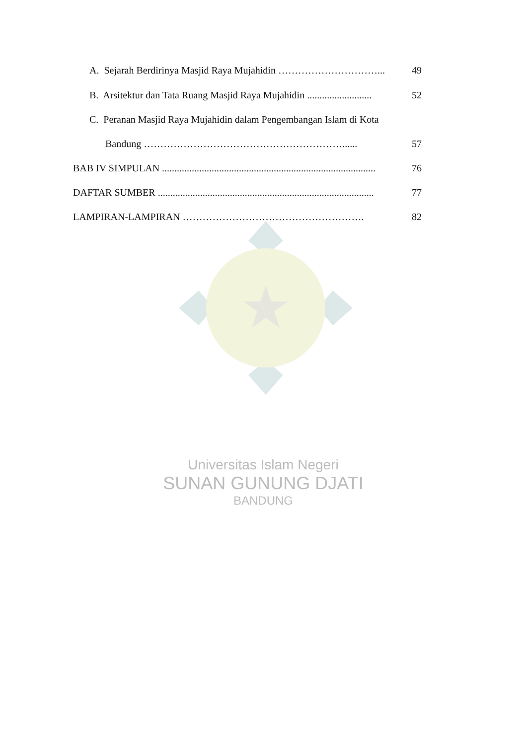A. Sejarah Berdirinya Masjid Raya Mujahidin …………………………... 49
B. Arsitektur dan Tata Ruang Masjid Raya Mujahidin .......................... 52
C. Peranan Masjid Raya Mujahidin dalam Pengembangan Islam di Kota
Bandung ……………………………………………………...... 57
BAB IV SIMPULAN ...................................................................................... 76
DAFTAR SUMBER ....................................................................................... 77
LAMPIRAN-LAMPIRAN ………………………………………………. 82
Universitas Islam Negeri
SUNAN GUNUNG DJATI
BANDUNG